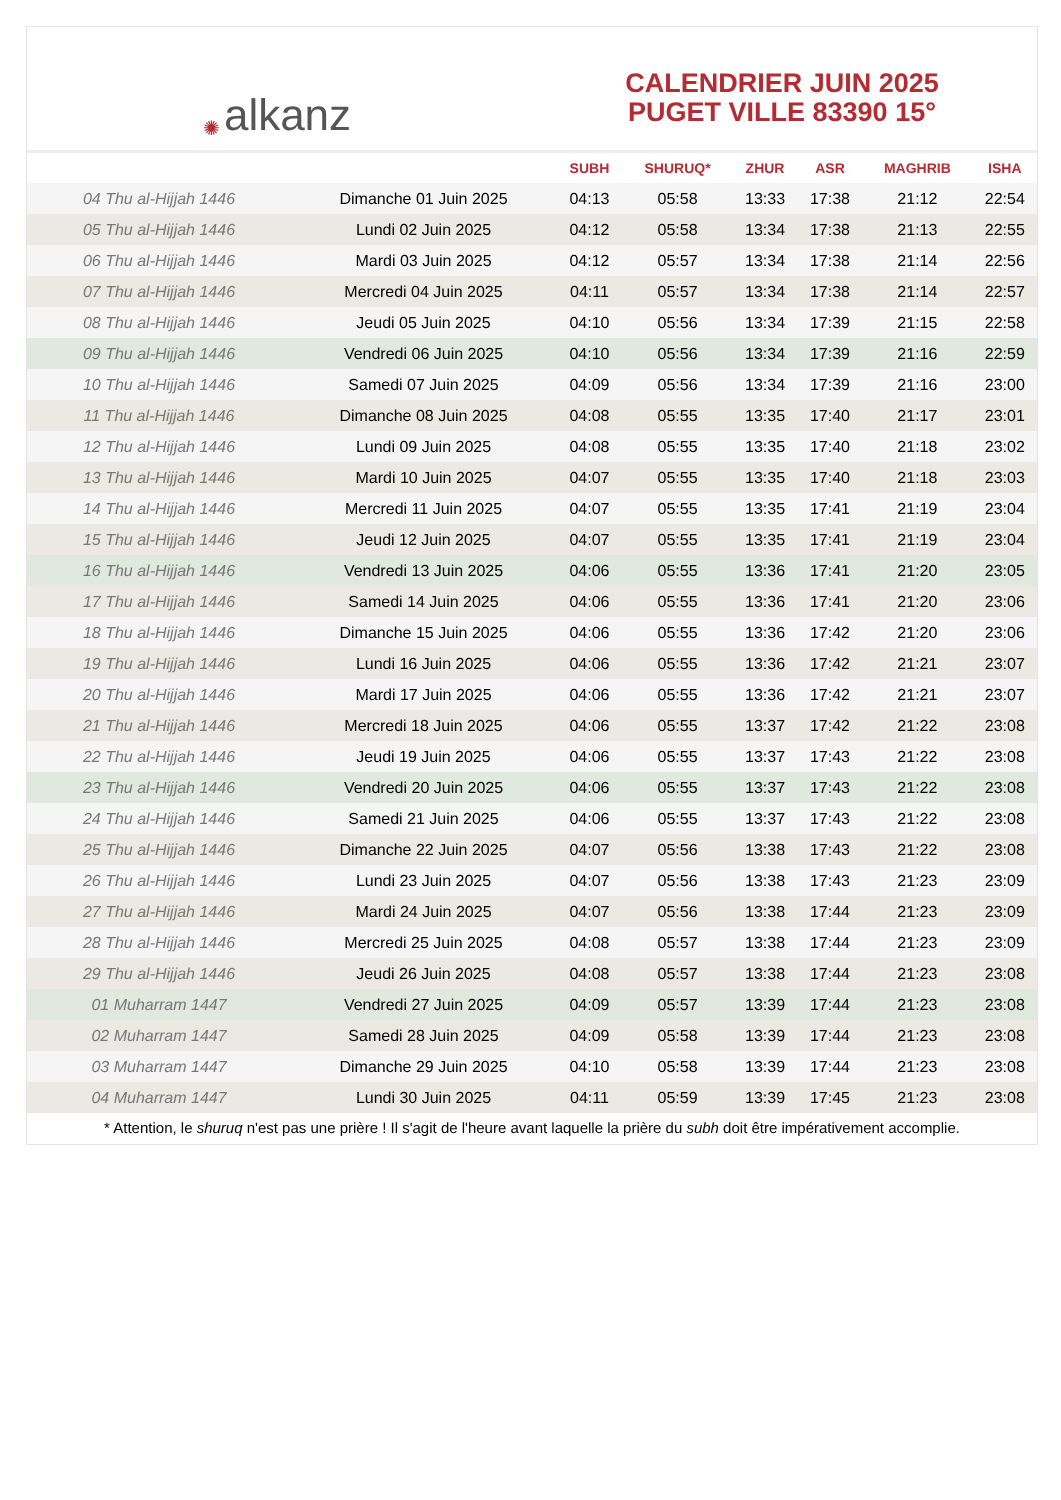✺ alkanz
CALENDRIER JUIN 2025
PUGET VILLE 83390 15°
| | | SUBH | SHURUQ* | ZHUR | ASR | MAGHRIB | ISHA |
| --- | --- | --- | --- | --- | --- | --- | --- |
| 04 Thu al-Hijjah 1446 | Dimanche 01 Juin 2025 | 04:13 | 05:58 | 13:33 | 17:38 | 21:12 | 22:54 |
| 05 Thu al-Hijjah 1446 | Lundi 02 Juin 2025 | 04:12 | 05:58 | 13:34 | 17:38 | 21:13 | 22:55 |
| 06 Thu al-Hijjah 1446 | Mardi 03 Juin 2025 | 04:12 | 05:57 | 13:34 | 17:38 | 21:14 | 22:56 |
| 07 Thu al-Hijjah 1446 | Mercredi 04 Juin 2025 | 04:11 | 05:57 | 13:34 | 17:38 | 21:14 | 22:57 |
| 08 Thu al-Hijjah 1446 | Jeudi 05 Juin 2025 | 04:10 | 05:56 | 13:34 | 17:39 | 21:15 | 22:58 |
| 09 Thu al-Hijjah 1446 | Vendredi 06 Juin 2025 | 04:10 | 05:56 | 13:34 | 17:39 | 21:16 | 22:59 |
| 10 Thu al-Hijjah 1446 | Samedi 07 Juin 2025 | 04:09 | 05:56 | 13:34 | 17:39 | 21:16 | 23:00 |
| 11 Thu al-Hijjah 1446 | Dimanche 08 Juin 2025 | 04:08 | 05:55 | 13:35 | 17:40 | 21:17 | 23:01 |
| 12 Thu al-Hijjah 1446 | Lundi 09 Juin 2025 | 04:08 | 05:55 | 13:35 | 17:40 | 21:18 | 23:02 |
| 13 Thu al-Hijjah 1446 | Mardi 10 Juin 2025 | 04:07 | 05:55 | 13:35 | 17:40 | 21:18 | 23:03 |
| 14 Thu al-Hijjah 1446 | Mercredi 11 Juin 2025 | 04:07 | 05:55 | 13:35 | 17:41 | 21:19 | 23:04 |
| 15 Thu al-Hijjah 1446 | Jeudi 12 Juin 2025 | 04:07 | 05:55 | 13:35 | 17:41 | 21:19 | 23:04 |
| 16 Thu al-Hijjah 1446 | Vendredi 13 Juin 2025 | 04:06 | 05:55 | 13:36 | 17:41 | 21:20 | 23:05 |
| 17 Thu al-Hijjah 1446 | Samedi 14 Juin 2025 | 04:06 | 05:55 | 13:36 | 17:41 | 21:20 | 23:06 |
| 18 Thu al-Hijjah 1446 | Dimanche 15 Juin 2025 | 04:06 | 05:55 | 13:36 | 17:42 | 21:20 | 23:06 |
| 19 Thu al-Hijjah 1446 | Lundi 16 Juin 2025 | 04:06 | 05:55 | 13:36 | 17:42 | 21:21 | 23:07 |
| 20 Thu al-Hijjah 1446 | Mardi 17 Juin 2025 | 04:06 | 05:55 | 13:36 | 17:42 | 21:21 | 23:07 |
| 21 Thu al-Hijjah 1446 | Mercredi 18 Juin 2025 | 04:06 | 05:55 | 13:37 | 17:42 | 21:22 | 23:08 |
| 22 Thu al-Hijjah 1446 | Jeudi 19 Juin 2025 | 04:06 | 05:55 | 13:37 | 17:43 | 21:22 | 23:08 |
| 23 Thu al-Hijjah 1446 | Vendredi 20 Juin 2025 | 04:06 | 05:55 | 13:37 | 17:43 | 21:22 | 23:08 |
| 24 Thu al-Hijjah 1446 | Samedi 21 Juin 2025 | 04:06 | 05:55 | 13:37 | 17:43 | 21:22 | 23:08 |
| 25 Thu al-Hijjah 1446 | Dimanche 22 Juin 2025 | 04:07 | 05:56 | 13:38 | 17:43 | 21:22 | 23:08 |
| 26 Thu al-Hijjah 1446 | Lundi 23 Juin 2025 | 04:07 | 05:56 | 13:38 | 17:43 | 21:23 | 23:09 |
| 27 Thu al-Hijjah 1446 | Mardi 24 Juin 2025 | 04:07 | 05:56 | 13:38 | 17:44 | 21:23 | 23:09 |
| 28 Thu al-Hijjah 1446 | Mercredi 25 Juin 2025 | 04:08 | 05:57 | 13:38 | 17:44 | 21:23 | 23:09 |
| 29 Thu al-Hijjah 1446 | Jeudi 26 Juin 2025 | 04:08 | 05:57 | 13:38 | 17:44 | 21:23 | 23:08 |
| 01 Muharram 1447 | Vendredi 27 Juin 2025 | 04:09 | 05:57 | 13:39 | 17:44 | 21:23 | 23:08 |
| 02 Muharram 1447 | Samedi 28 Juin 2025 | 04:09 | 05:58 | 13:39 | 17:44 | 21:23 | 23:08 |
| 03 Muharram 1447 | Dimanche 29 Juin 2025 | 04:10 | 05:58 | 13:39 | 17:44 | 21:23 | 23:08 |
| 04 Muharram 1447 | Lundi 30 Juin 2025 | 04:11 | 05:59 | 13:39 | 17:45 | 21:23 | 23:08 |
* Attention, le shuruq n'est pas une prière ! Il s'agit de l'heure avant laquelle la prière du subh doit être impérativement accomplie.